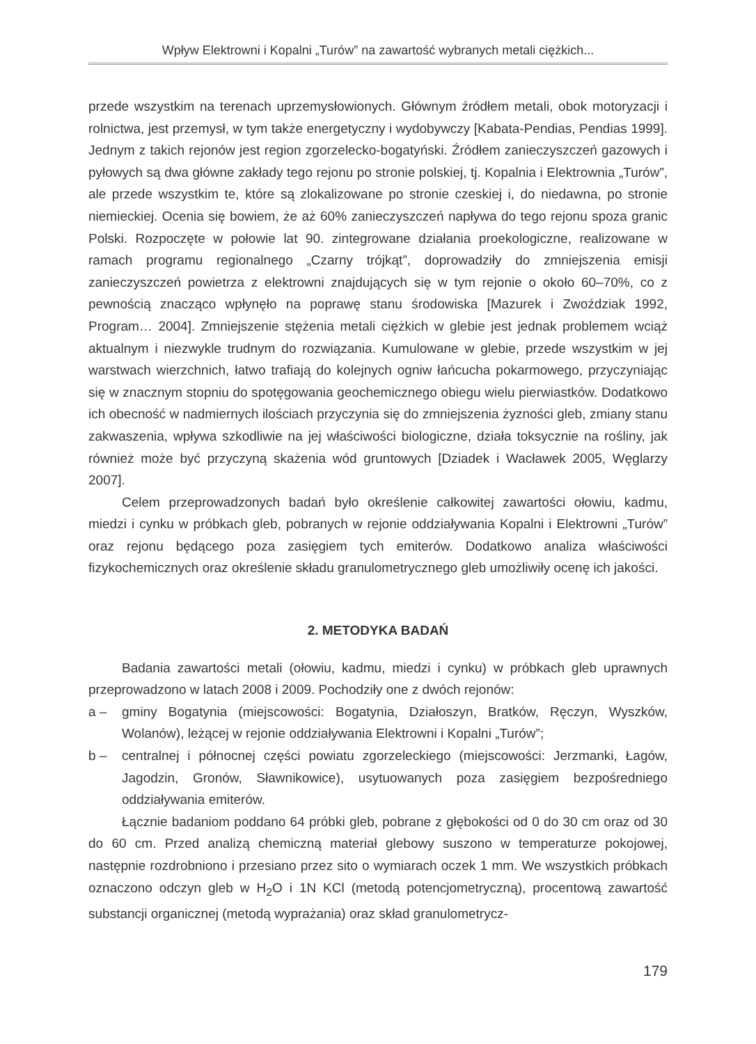Wpływ Elektrowni i Kopalni „Turów” na zawartość wybranych metali ciężkich...
przede wszystkim na terenach uprzemysłowionych. Głównym źródłem metali, obok motoryzacji i rolnictwa, jest przemysł, w tym także energetyczny i wydobywczy [Kabata-Pendias, Pendias 1999]. Jednym z takich rejonów jest region zgorzelecko-bogatyński. Źródłem zanieczyszczeń gazowych i pyłowych są dwa główne zakłady tego rejonu po stronie polskiej, tj. Kopalnia i Elektrownia „Turów”, ale przede wszystkim te, które są zlokalizowane po stronie czeskiej i, do niedawna, po stronie niemieckiej. Ocenia się bowiem, że aż 60% zanieczyszczeń napływa do tego rejonu spoza granic Polski. Rozpoczęte w połowie lat 90. zintegrowane działania proekologiczne, realizowane w ramach programu regionalnego „Czarny trójkąt”, doprowadziły do zmniejszenia emisji zanieczyszczeń powietrza z elektrowni znajdujących się w tym rejonie o około 60–70%, co z pewnością znacząco wpłynęło na poprawę stanu środowiska [Mazurek i Zwoździak 1992, Program… 2004]. Zmniejszenie stężenia metali ciężkich w glebie jest jednak problemem wciąż aktualnym i niezwykle trudnym do rozwiązania. Kumulowane w glebie, przede wszystkim w jej warstwach wierzchnich, łatwo trafiają do kolejnych ogniw łańcucha pokarmowego, przyczyniając się w znacznym stopniu do spotęgowania geochemicznego obiegu wielu pierwiastków. Dodatkowo ich obecność w nadmiernych ilościach przyczynia się do zmniejszenia żyzności gleb, zmiany stanu zakwaszenia, wpływa szkodliwie na jej właściwości biologiczne, działa toksycznie na rośliny, jak również może być przyczyną skażenia wód gruntowych [Dziadek i Wacławek 2005, Węglarzy 2007].
Celem przeprowadzonych badań było określenie całkowitej zawartości ołowiu, kadmu, miedzi i cynku w próbkach gleb, pobranych w rejonie oddziaływania Kopalni i Elektrowni „Turów” oraz rejonu będącego poza zasięgiem tych emiterów. Dodatkowo analiza właściwości fizykochemicznych oraz określenie składu granulometrycznego gleb umożliwiły ocenę ich jakości.
2. METODYKA BADAŃ
Badania zawartości metali (ołowiu, kadmu, miedzi i cynku) w próbkach gleb uprawnych przeprowadzono w latach 2008 i 2009. Pochodziły one z dwóch rejonów:
a – gminy Bogatynia (miejscowości: Bogatynia, Działoszyn, Bratków, Ręczyn, Wyszków, Wolanów), leżącej w rejonie oddziaływania Elektrowni i Kopalni „Turów”;
b – centralnej i północnej części powiatu zgorzeleckiego (miejscowości: Jerzmanki, Łagów, Jagodzin, Gronów, Sławnikowice), usytuowanych poza zasięgiem bezpośredniego oddziaływania emiterów.
Łącznie badaniom poddano 64 próbki gleb, pobrane z głębokości od 0 do 30 cm oraz od 30 do 60 cm. Przed analizą chemiczną materiał glebowy suszono w temperaturze pokojowej, następnie rozdrobniono i przesiano przez sito o wymiarach oczek 1 mm. We wszystkich próbkach oznaczono odczyn gleb w H<sub>2</sub>O i 1N KCl (metodą potencjometryczną), procentową zawartość substancji organicznej (metodą wyprażania) oraz skład granulometrycz-
179